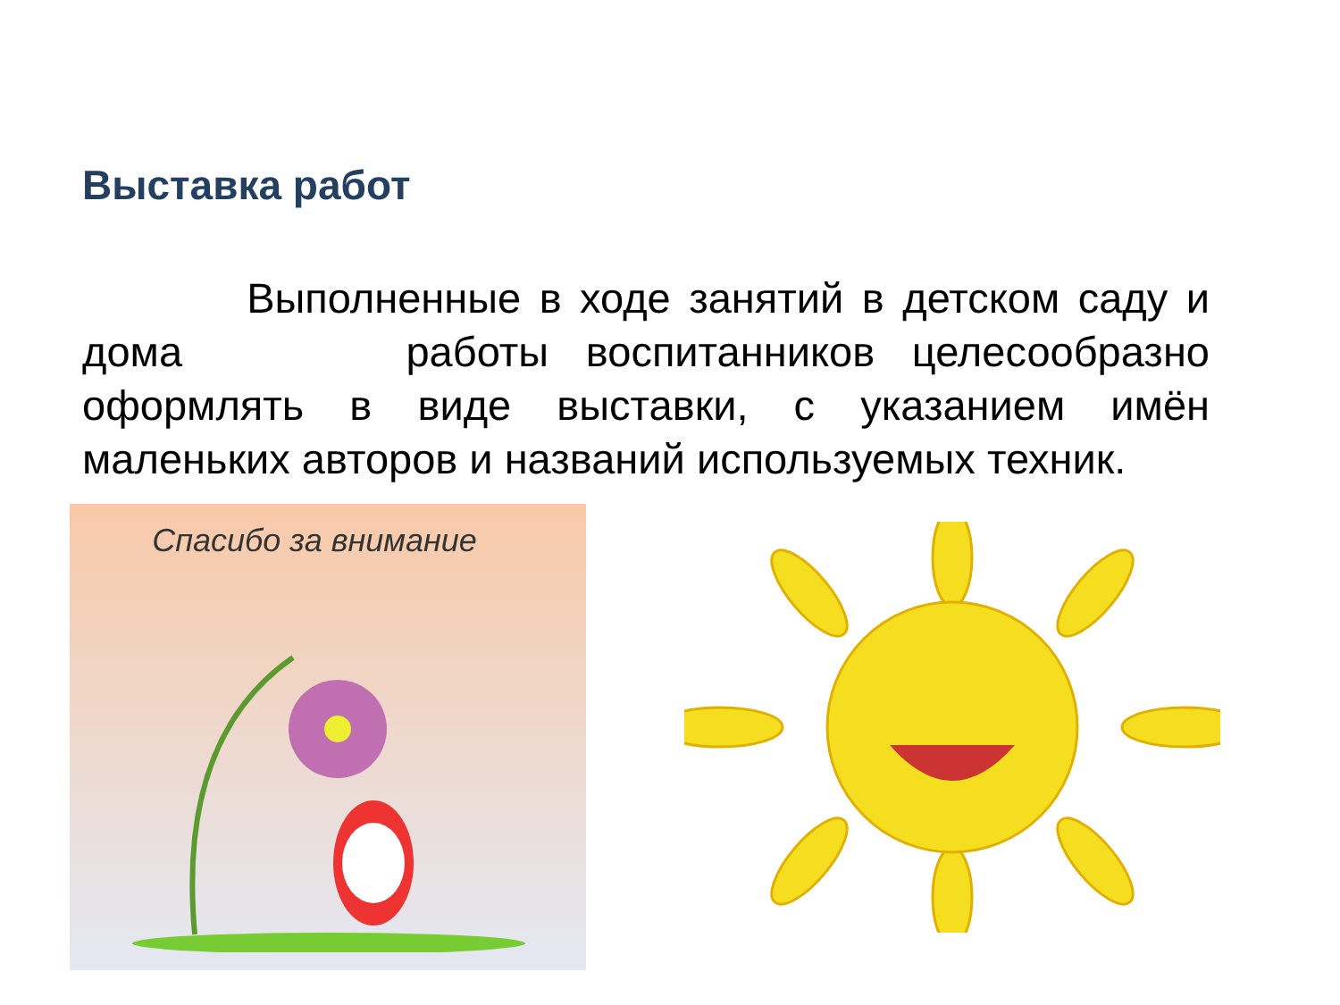Выставка работ
Выполненные в ходе занятий в детском саду и дома работы воспитанников целесообразно оформлять в виде выставки, с указанием имён маленьких авторов и названий используемых техник.
Спасибо за внимание